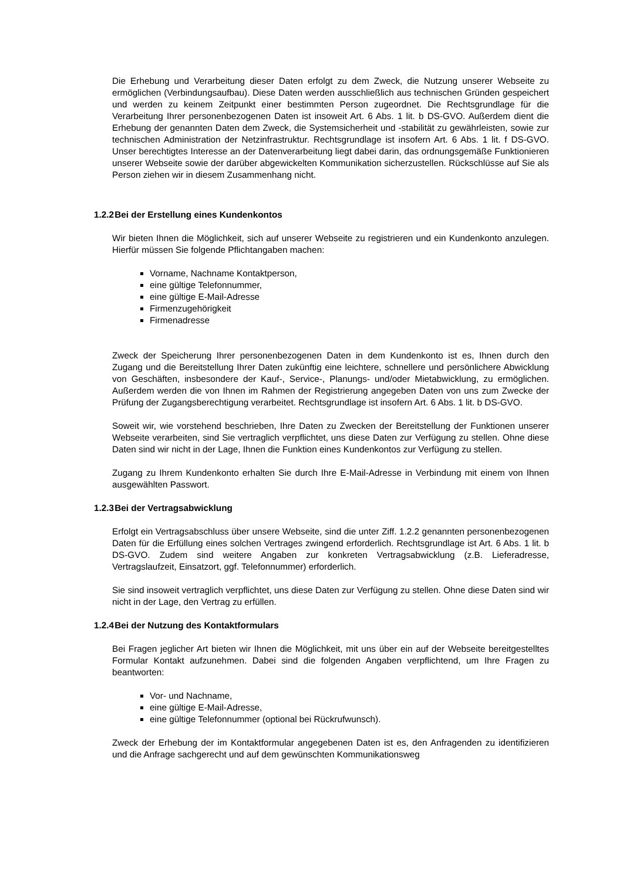Die Erhebung und Verarbeitung dieser Daten erfolgt zu dem Zweck, die Nutzung unserer Webseite zu ermöglichen (Verbindungsaufbau). Diese Daten werden ausschließlich aus technischen Gründen gespeichert und werden zu keinem Zeitpunkt einer bestimmten Person zugeordnet. Die Rechtsgrundlage für die Verarbeitung Ihrer personenbezogenen Daten ist insoweit Art. 6 Abs. 1 lit. b DS-GVO. Außerdem dient die Erhebung der genannten Daten dem Zweck, die Systemsicherheit und -stabilität zu gewährleisten, sowie zur technischen Administration der Netzinfrastruktur. Rechtsgrundlage ist insofern Art. 6 Abs. 1 lit. f DS-GVO. Unser berechtigtes Interesse an der Datenverarbeitung liegt dabei darin, das ordnungsgemäße Funktionieren unserer Webseite sowie der darüber abgewickelten Kommunikation sicherzustellen. Rückschlüsse auf Sie als Person ziehen wir in diesem Zusammenhang nicht.
1.2.2 Bei der Erstellung eines Kundenkontos
Wir bieten Ihnen die Möglichkeit, sich auf unserer Webseite zu registrieren und ein Kundenkonto anzulegen. Hierfür müssen Sie folgende Pflichtangaben machen:
Vorname, Nachname Kontaktperson,
eine gültige Telefonnummer,
eine gültige E-Mail-Adresse
Firmenzugehörigkeit
Firmenadresse
Zweck der Speicherung Ihrer personenbezogenen Daten in dem Kundenkonto ist es, Ihnen durch den Zugang und die Bereitstellung Ihrer Daten zukünftig eine leichtere, schnellere und persönlichere Abwicklung von Geschäften, insbesondere der Kauf-, Service-, Planungs- und/oder Mietabwicklung, zu ermöglichen. Außerdem werden die von Ihnen im Rahmen der Registrierung angegeben Daten von uns zum Zwecke der Prüfung der Zugangsberechtigung verarbeitet. Rechtsgrundlage ist insofern Art. 6 Abs. 1 lit. b DS-GVO.
Soweit wir, wie vorstehend beschrieben, Ihre Daten zu Zwecken der Bereitstellung der Funktionen unserer Webseite verarbeiten, sind Sie vertraglich verpflichtet, uns diese Daten zur Verfügung zu stellen. Ohne diese Daten sind wir nicht in der Lage, Ihnen die Funktion eines Kundenkontos zur Verfügung zu stellen.
Zugang zu Ihrem Kundenkonto erhalten Sie durch Ihre E-Mail-Adresse in Verbindung mit einem von Ihnen ausgewählten Passwort.
1.2.3 Bei der Vertragsabwicklung
Erfolgt ein Vertragsabschluss über unsere Webseite, sind die unter Ziff. 1.2.2 genannten personenbezogenen Daten für die Erfüllung eines solchen Vertrages zwingend erforderlich. Rechtsgrundlage ist Art. 6 Abs. 1 lit. b DS-GVO. Zudem sind weitere Angaben zur konkreten Vertragsabwicklung (z.B. Lieferadresse, Vertragslaufzeit, Einsatzort, ggf. Telefonnummer) erforderlich.
Sie sind insoweit vertraglich verpflichtet, uns diese Daten zur Verfügung zu stellen. Ohne diese Daten sind wir nicht in der Lage, den Vertrag zu erfüllen.
1.2.4 Bei der Nutzung des Kontaktformulars
Bei Fragen jeglicher Art bieten wir Ihnen die Möglichkeit, mit uns über ein auf der Webseite bereitgestelltes Formular Kontakt aufzunehmen. Dabei sind die folgenden Angaben verpflichtend, um Ihre Fragen zu beantworten:
Vor- und Nachname,
eine gültige E-Mail-Adresse,
eine gültige Telefonnummer (optional bei Rückrufwunsch).
Zweck der Erhebung der im Kontaktformular angegebenen Daten ist es, den Anfragenden zu identifizieren und die Anfrage sachgerecht und auf dem gewünschten Kommunikationsweg